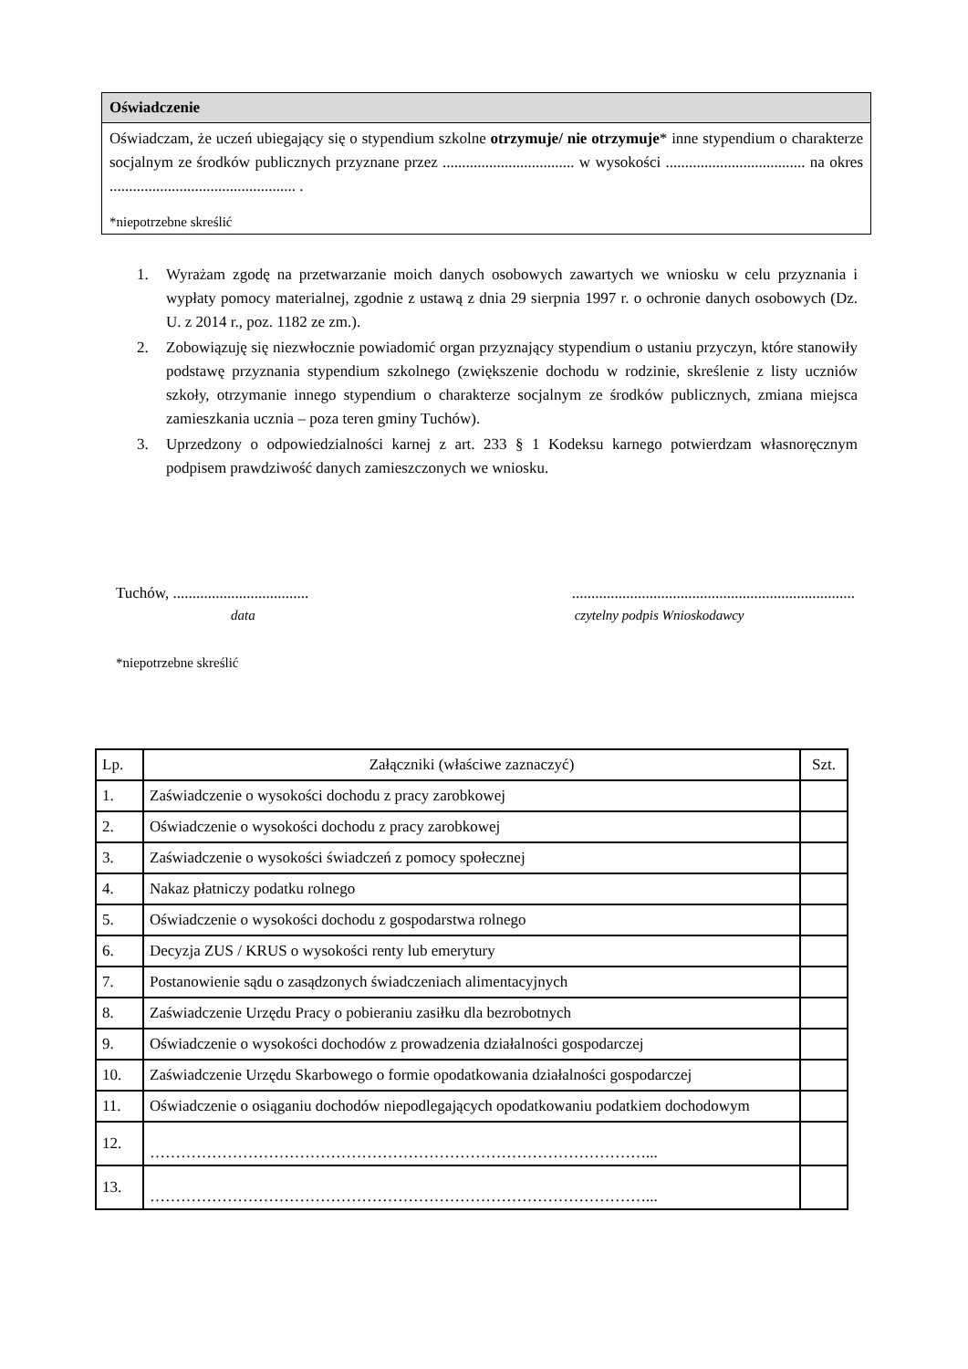Oświadczenie
Oświadczam, że uczeń ubiegający się o stypendium szkolne otrzymuje/ nie otrzymuje* inne stypendium o charakterze socjalnym ze środków publicznych przyznane przez .................................. w wysokości .................................... na okres ................................................ .
*niepotrzebne skreślić
1. Wyrażam zgodę na przetwarzanie moich danych osobowych zawartych we wniosku w celu przyznania i wypłaty pomocy materialnej, zgodnie z ustawą z dnia 29 sierpnia 1997 r. o ochronie danych osobowych (Dz. U. z 2014 r., poz. 1182 ze zm.).
2. Zobowiązuję się niezwłocznie powiadomić organ przyznający stypendium o ustaniu przyczyn, które stanowiły podstawę przyznania stypendium szkolnego (zwiększenie dochodu w rodzinie, skreślenie z listy uczniów szkoły, otrzymanie innego stypendium o charakterze socjalnym ze środków publicznych, zmiana miejsca zamieszkania ucznia – poza teren gminy Tuchów).
3. Uprzedzony o odpowiedzialności karnej z art. 233 § 1 Kodeksu karnego potwierdzam własnoręcznym podpisem prawdziwość danych zamieszczonych we wniosku.
Tuchów, ............................................................................................................
data czytelny podpis Wnioskodawcy
*niepotrzebne skreślić
| Lp. | Załączniki (właściwe zaznaczyć) | Szt. |
| --- | --- | --- |
| 1. | Zaświadczenie o wysokości dochodu z pracy zarobkowej | |
| 2. | Oświadczenie o wysokości dochodu z pracy zarobkowej | |
| 3. | Zaświadczenie o wysokości świadczeń z pomocy społecznej | |
| 4. | Nakaz płatniczy podatku rolnego | |
| 5. | Oświadczenie o wysokości dochodu z gospodarstwa rolnego | |
| 6. | Decyzja ZUS / KRUS o wysokości renty lub emerytury | |
| 7. | Postanowienie sądu o zasądzonych świadczeniach alimentacyjnych | |
| 8. | Zaświadczenie Urzędu Pracy o pobieraniu zasiłku dla bezrobotnych | |
| 9. | Oświadczenie o wysokości dochodów z prowadzenia działalności gospodarczej | |
| 10. | Zaświadczenie Urzędu Skarbowego o formie opodatkowania działalności gospodarczej | |
| 11. | Oświadczenie o osiąganiu dochodów niepodlegających opodatkowaniu podatkiem dochodowym | |
| 12. | ……………………………………………………………………………………... | |
| 13. | ……………………………………………………………………………………... | |